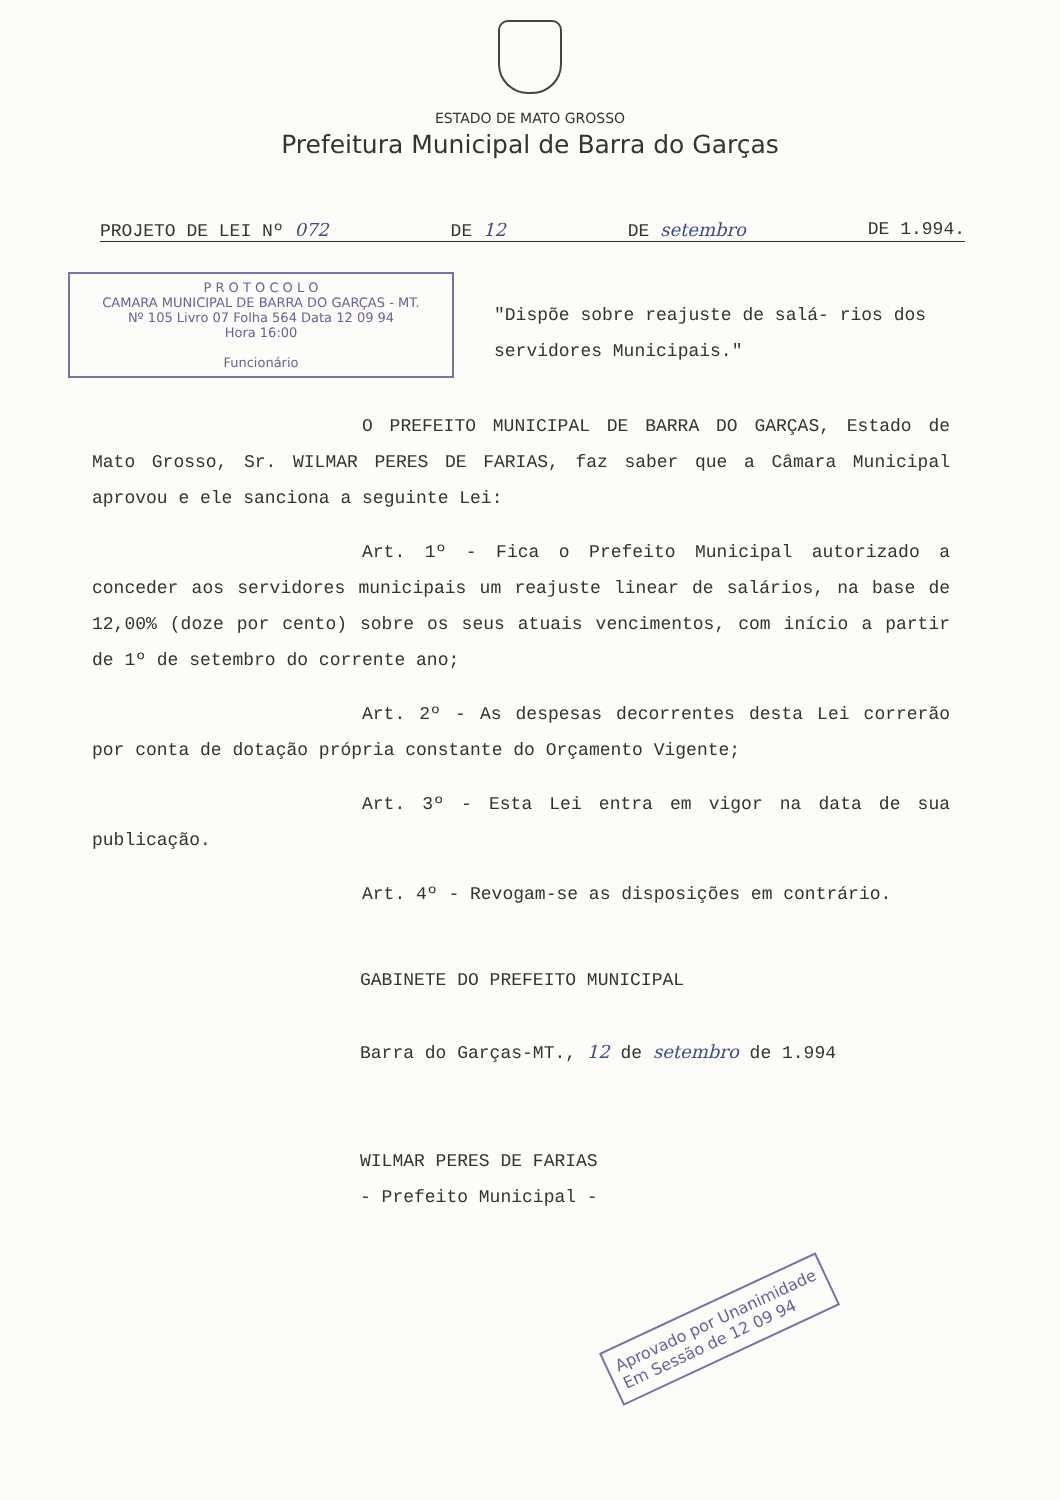ESTADO DE MATO GROSSO
Prefeitura Municipal de Barra do Garças
PROJETO DE LEI Nº 072 DE 12 DE setembro DE 1.994.
P R O T O C O L O
CAMARA MUNICIPAL DE BARRA DO GARÇAS - MT.
Nº 105 Livro 07 Folha 564 Data 12 09 94
Hora 16:00
Funcionário
"Dispõe sobre reajuste de salá- rios dos servidores Municipais."
O PREFEITO MUNICIPAL DE BARRA DO GARÇAS, Estado de Mato Grosso, Sr. WILMAR PERES DE FARIAS, faz saber que a Câmara Municipal aprovou e ele sanciona a seguinte Lei:
Art. 1º - Fica o Prefeito Municipal autorizado a conceder aos servidores municipais um reajuste linear de salários, na base de 12,00% (doze por cento) sobre os seus atuais vencimentos, com início a partir de 1º de setembro do corrente ano;
Art. 2º - As despesas decorrentes desta Lei correrão por conta de dotação própria constante do Orçamento Vigente;
Art. 3º - Esta Lei entra em vigor na data de sua publicação.
Art. 4º - Revogam-se as disposições em contrário.
GABINETE DO PREFEITO MUNICIPAL
Barra do Garças-MT., 12 de setembro de 1.994
WILMAR PERES DE FARIAS
- Prefeito Municipal -
Aprovado por Unanimidade
Em Sessão de 12 09 94